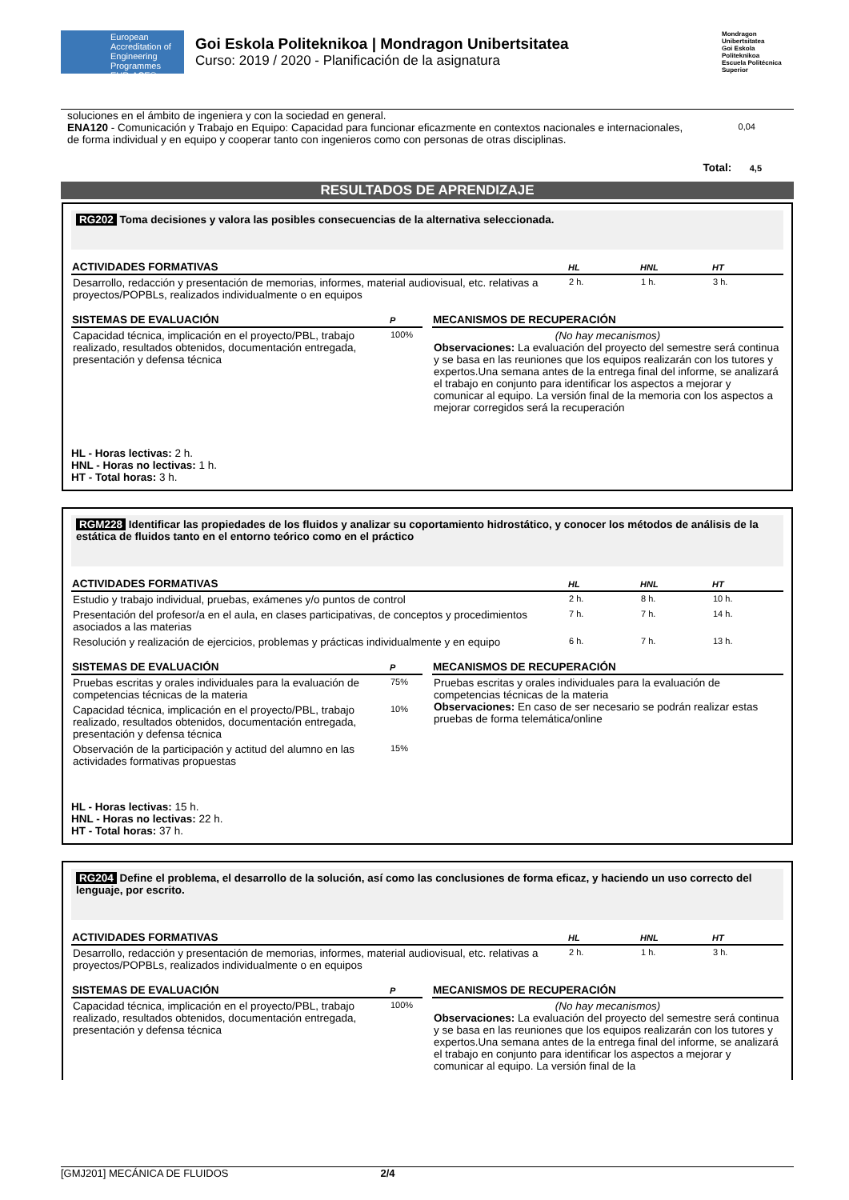European Accreditation of Engineering Programmes EUR-ACE®
Goi Eskola Politeknikoa | Mondragon Unibertsitatea
Curso: 2019 / 2020 - Planificación de la asignatura
Mondragon Unibertsitatea
Goi Eskola Politeknikoa
Escuela Politécnica Superior
soluciones en el ámbito de ingeniera y con la sociedad en general.
ENA120 - Comunicación y Trabajo en Equipo: Capacidad para funcionar eficazmente en contextos nacionales e internacionales, de forma individual y en equipo y cooperar tanto con ingenieros como con personas de otras disciplinas.
0,04
Total: 4,5
RESULTADOS DE APRENDIZAJE
RG202 Toma decisiones y valora las posibles consecuencias de la alternativa seleccionada.
| ACTIVIDADES FORMATIVAS | HL | HNL | HT |
| --- | --- | --- | --- |
| Desarrollo, redacción y presentación de memorias, informes, material audiovisual, etc. relativas a proyectos/POPBLs, realizados individualmente o en equipos | 2 h. | 1 h. | 3 h. |
| SISTEMAS DE EVALUACIÓN | P |
| --- | --- |
| Capacidad técnica, implicación en el proyecto/PBL, trabajo realizado, resultados obtenidos, documentación entregada, presentación y defensa técnica | 100% |
| MECANISMOS DE RECUPERACIÓN |
| --- |
| (No hay mecanismos) Observaciones: La evaluación del proyecto del semestre será continua y se basa en las reuniones que los equipos realizarán con los tutores y expertos.Una semana antes de la entrega final del informe, se analizará el trabajo en conjunto para identificar los aspectos a mejorar y comunicar al equipo. La versión final de la memoria con los aspectos a mejorar corregidos será la recuperación |
HL - Horas lectivas: 2 h.
HNL - Horas no lectivas: 1 h.
HT - Total horas: 3 h.
RGM228 Identificar las propiedades de los fluidos y analizar su coportamiento hidrostático, y conocer los métodos de análisis de la estática de fluidos tanto en el entorno teórico como en el práctico
| ACTIVIDADES FORMATIVAS | HL | HNL | HT |
| --- | --- | --- | --- |
| Estudio y trabajo individual, pruebas, exámenes y/o puntos de control | 2 h. | 8 h. | 10 h. |
| Presentación del profesor/a en el aula, en clases participativas, de conceptos y procedimientos asociados a las materias | 7 h. | 7 h. | 14 h. |
| Resolución y realización de ejercicios, problemas y prácticas individualmente y en equipo | 6 h. | 7 h. | 13 h. |
| SISTEMAS DE EVALUACIÓN | P |
| --- | --- |
| Pruebas escritas y orales individuales para la evaluación de competencias técnicas de la materia | 75% |
| Capacidad técnica, implicación en el proyecto/PBL, trabajo realizado, resultados obtenidos, documentación entregada, presentación y defensa técnica | 10% |
| Observación de la participación y actitud del alumno en las actividades formativas propuestas | 15% |
| MECANISMOS DE RECUPERACIÓN |
| --- |
| Pruebas escritas y orales individuales para la evaluación de competencias técnicas de la materia Observaciones: En caso de ser necesario se podrán realizar estas pruebas de forma telemática/online |
HL - Horas lectivas: 15 h.
HNL - Horas no lectivas: 22 h.
HT - Total horas: 37 h.
RG204 Define el problema, el desarrollo de la solución, así como las conclusiones de forma eficaz, y haciendo un uso correcto del lenguaje, por escrito.
| ACTIVIDADES FORMATIVAS | HL | HNL | HT |
| --- | --- | --- | --- |
| Desarrollo, redacción y presentación de memorias, informes, material audiovisual, etc. relativas a proyectos/POPBLs, realizados individualmente o en equipos | 2 h. | 1 h. | 3 h. |
| SISTEMAS DE EVALUACIÓN | P |
| --- | --- |
| Capacidad técnica, implicación en el proyecto/PBL, trabajo realizado, resultados obtenidos, documentación entregada, presentación y defensa técnica | 100% |
| MECANISMOS DE RECUPERACIÓN |
| --- |
| (No hay mecanismos) Observaciones: La evaluación del proyecto del semestre será continua y se basa en las reuniones que los equipos realizarán con los tutores y expertos.Una semana antes de la entrega final del informe, se analizará el trabajo en conjunto para identificar los aspectos a mejorar y comunicar al equipo. La versión final de la |
[GMJ201] MECÁNICA DE FLUIDOS 2/4